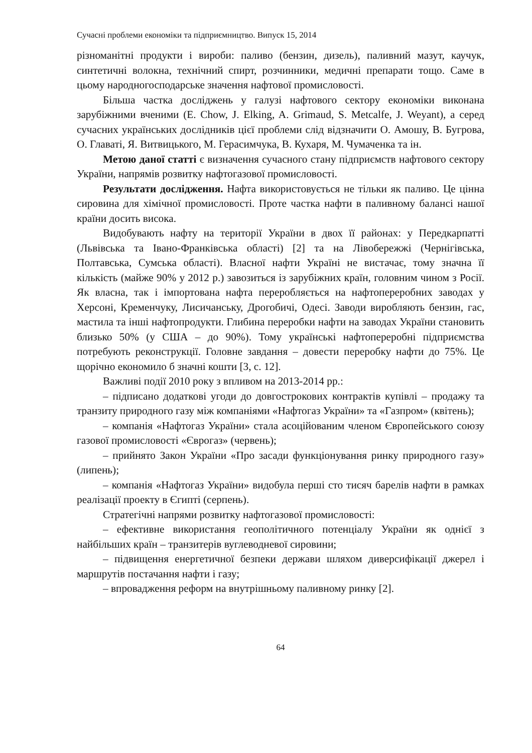Сучасні проблеми економіки та підприємництво. Випуск 15, 2014
різноманітні продукти і вироби: паливо (бензин, дизель), паливний мазут, каучук, синтетичні волокна, технічний спирт, розчинники, медичні препарати тощо. Саме в цьому народногосподарське значення нафтової промисловості.
Більша частка досліджень у галузі нафтового сектору економіки виконана зарубіжними вченими (E. Chow, J. Elking, A. Grimaud, S. Metcalfe, J. Weyant), а серед сучасних українських дослідників цієї проблеми слід відзначити О. Амошу, В. Бугрова, О. Главаті, Я. Витвицького, М. Герасимчука, В. Кухаря, М. Чумаченка та ін.
Метою даної статті є визначення сучасного стану підприємств нафтового сектору України, напрямів розвитку нафтогазової промисловості.
Результати дослідження. Нафта використовується не тільки як паливо. Це цінна сировина для хімічної промисловості. Проте частка нафти в паливному балансі нашої країни досить висока.
Видобувають нафту на території України в двох її районах: у Передкарпатті (Львівська та Івано-Франківська області) [2] та на Лівобережжі (Чернігівська, Полтавська, Сумська області). Власної нафти Україні не вистачає, тому значна її кількість (майже 90% у 2012 р.) завозиться із зарубіжних країн, головним чином з Росії. Як власна, так і імпортована нафта переробляється на нафтопереробних заводах у Херсоні, Кременчуку, Лисичанську, Дрогобичі, Одесі. Заводи виробляють бензин, гас, мастила та інші нафтопродукти. Глибина переробки нафти на заводах України становить близько 50% (у США – до 90%). Тому українські нафтопереробні підприємства потребують реконструкції. Головне завдання – довести переробку нафти до 75%. Це щорічно економило б значні кошти [3, с. 12].
Важливі події 2010 року з впливом на 2013-2014 рр.:
– підписано додаткові угоди до довгострокових контрактів купівлі – продажу та транзиту природного газу між компаніями «Нафтогаз України» та «Газпром» (квітень);
– компанія «Нафтогаз України» стала асоційованим членом Європейського союзу газової промисловості «Єврогаз» (червень);
– прийнято Закон України «Про засади функціонування ринку природного газу» (липень);
– компанія «Нафтогаз України» видобула перші сто тисяч барелів нафти в рамках реалізації проекту в Єгипті (серпень).
Стратегічні напрями розвитку нафтогазової промисловості:
– ефективне використання геополітичного потенціалу України як однієї з найбільших країн – транзитерів вуглеводневої сировини;
– підвищення енергетичної безпеки держави шляхом диверсифікації джерел і маршрутів постачання нафти і газу;
– впровадження реформ на внутрішньому паливному ринку [2].
64